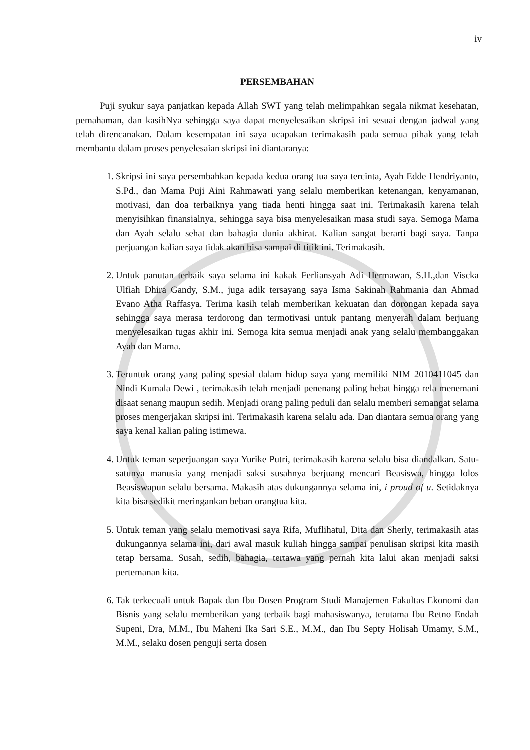iv
PERSEMBAHAN
Puji syukur saya panjatkan kepada Allah SWT yang telah melimpahkan segala nikmat kesehatan, pemahaman, dan kasihNya sehingga saya dapat menyelesaikan skripsi ini sesuai dengan jadwal yang telah direncanakan. Dalam kesempatan ini saya ucapakan terimakasih pada semua pihak yang telah membantu dalam proses penyelesaian skripsi ini diantaranya:
1. Skripsi ini saya persembahkan kepada kedua orang tua saya tercinta, Ayah Edde Hendriyanto, S.Pd., dan Mama Puji Aini Rahmawati yang selalu memberikan ketenangan, kenyamanan, motivasi, dan doa terbaiknya yang tiada henti hingga saat ini. Terimakasih karena telah menyisihkan finansialnya, sehingga saya bisa menyelesaikan masa studi saya. Semoga Mama dan Ayah selalu sehat dan bahagia dunia akhirat. Kalian sangat berarti bagi saya. Tanpa perjuangan kalian saya tidak akan bisa sampai di titik ini. Terimakasih.
2. Untuk panutan terbaik saya selama ini kakak Ferliansyah Adi Hermawan, S.H.,dan Viscka Ulfiah Dhira Gandy, S.M., juga adik tersayang saya Isma Sakinah Rahmania dan Ahmad Evano Atha Raffasya. Terima kasih telah memberikan kekuatan dan dorongan kepada saya sehingga saya merasa terdorong dan termotivasi untuk pantang menyerah dalam berjuang menyelesaikan tugas akhir ini. Semoga kita semua menjadi anak yang selalu membanggakan Ayah dan Mama.
3. Teruntuk orang yang paling spesial dalam hidup saya yang memiliki NIM 2010411045 dan Nindi Kumala Dewi , terimakasih telah menjadi penenang paling hebat hingga rela menemani disaat senang maupun sedih. Menjadi orang paling peduli dan selalu memberi semangat selama proses mengerjakan skripsi ini. Terimakasih karena selalu ada. Dan diantara semua orang yang saya kenal kalian paling istimewa.
4. Untuk teman seperjuangan saya Yurike Putri, terimakasih karena selalu bisa diandalkan. Satu-satunya manusia yang menjadi saksi susahnya berjuang mencari Beasiswa, hingga lolos Beasiswapun selalu bersama. Makasih atas dukungannya selama ini, i proud of u. Setidaknya kita bisa sedikit meringankan beban orangtua kita.
5. Untuk teman yang selalu memotivasi saya Rifa, Muflihatul, Dita dan Sherly, terimakasih atas dukungannya selama ini, dari awal masuk kuliah hingga sampai penulisan skripsi kita masih tetap bersama. Susah, sedih, bahagia, tertawa yang pernah kita lalui akan menjadi saksi pertemanan kita.
6. Tak terkecuali untuk Bapak dan Ibu Dosen Program Studi Manajemen Fakultas Ekonomi dan Bisnis yang selalu memberikan yang terbaik bagi mahasiswanya, terutama Ibu Retno Endah Supeni, Dra, M.M., Ibu Maheni Ika Sari S.E., M.M., dan Ibu Septy Holisah Umamy, S.M., M.M., selaku dosen penguji serta dosen